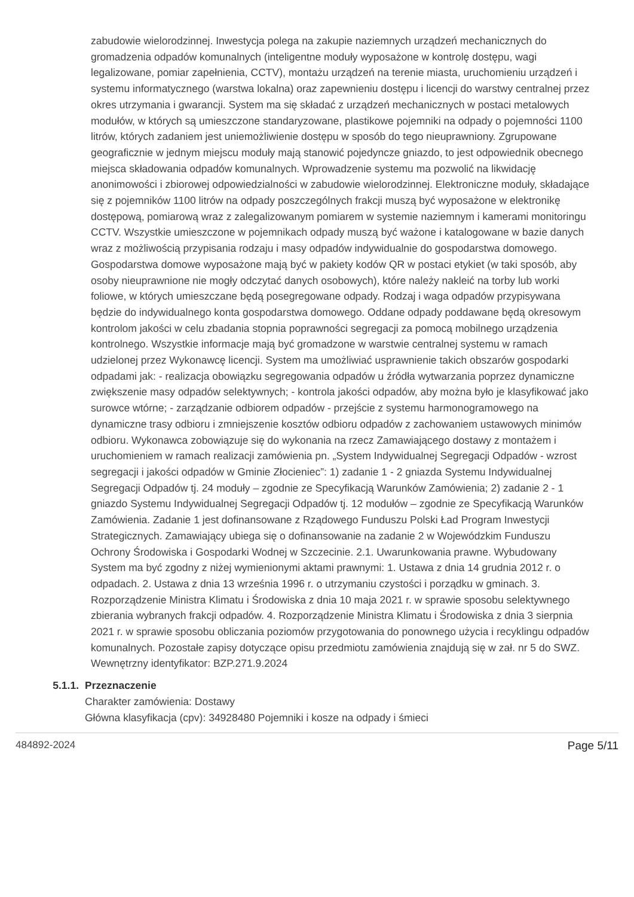zabudowie wielorodzinnej. Inwestycja polega na zakupie naziemnych urządzeń mechanicznych do gromadzenia odpadów komunalnych (inteligentne moduły wyposażone w kontrolę dostępu, wagi legalizowane, pomiar zapełnienia, CCTV), montażu urządzeń na terenie miasta, uruchomieniu urządzeń i systemu informatycznego (warstwa lokalna) oraz zapewnieniu dostępu i licencji do warstwy centralnej przez okres utrzymania i gwarancji. System ma się składać z urządzeń mechanicznych w postaci metalowych modułów, w których są umieszczone standaryzowane, plastikowe pojemniki na odpady o pojemności 1100 litrów, których zadaniem jest uniemożliwienie dostępu w sposób do tego nieuprawniony. Zgrupowane geograficznie w jednym miejscu moduły mają stanowić pojedyncze gniazdo, to jest odpowiednik obecnego miejsca składowania odpadów komunalnych. Wprowadzenie systemu ma pozwolić na likwidację anonimowości i zbiorowej odpowiedzialności w zabudowie wielorodzinnej. Elektroniczne moduły, składające się z pojemników 1100 litrów na odpady poszczególnych frakcji muszą być wyposażone w elektronikę dostępową, pomiarową wraz z zalegalizowanym pomiarem w systemie naziemnym i kamerami monitoringu CCTV. Wszystkie umieszczone w pojemnikach odpady muszą być ważone i katalogowane w bazie danych wraz z możliwością przypisania rodzaju i masy odpadów indywidualnie do gospodarstwa domowego. Gospodarstwa domowe wyposażone mają być w pakiety kodów QR w postaci etykiet (w taki sposób, aby osoby nieuprawnione nie mogły odczytać danych osobowych), które należy nakleić na torby lub worki foliowe, w których umieszczane będą posegregowane odpady. Rodzaj i waga odpadów przypisywana będzie do indywidualnego konta gospodarstwa domowego. Oddane odpady poddawane będą okresowym kontrolom jakości w celu zbadania stopnia poprawności segregacji za pomocą mobilnego urządzenia kontrolnego. Wszystkie informacje mają być gromadzone w warstwie centralnej systemu w ramach udzielonej przez Wykonawcę licencji. System ma umożliwiać usprawnienie takich obszarów gospodarki odpadami jak: - realizacja obowiązku segregowania odpadów u źródła wytwarzania poprzez dynamiczne zwiększenie masy odpadów selektywnych; - kontrola jakości odpadów, aby można było je klasyfikować jako surowce wtórne; - zarządzanie odbiorem odpadów - przejście z systemu harmonogramowego na dynamiczne trasy odbioru i zmniejszenie kosztów odbioru odpadów z zachowaniem ustawowych minimów odbioru. Wykonawca zobowiązuje się do wykonania na rzecz Zamawiającego dostawy z montażem i uruchomieniem w ramach realizacji zamówienia pn. „System Indywidualnej Segregacji Odpadów - wzrost segregacji i jakości odpadów w Gminie Złocieniec”: 1) zadanie 1 - 2 gniazda Systemu Indywidualnej Segregacji Odpadów tj. 24 moduły – zgodnie ze Specyfikacją Warunków Zamówienia; 2) zadanie 2 - 1 gniazdo Systemu Indywidualnej Segregacji Odpadów tj. 12 modułów – zgodnie ze Specyfikacją Warunków Zamówienia. Zadanie 1 jest dofinansowane z Rządowego Funduszu Polski Ład Program Inwestycji Strategicznych. Zamawiający ubiega się o dofinansowanie na zadanie 2 w Wojewódzkim Funduszu Ochrony Środowiska i Gospodarki Wodnej w Szczecinie. 2.1. Uwarunkowania prawne. Wybudowany System ma być zgodny z niżej wymienionymi aktami prawnymi: 1. Ustawa z dnia 14 grudnia 2012 r. o odpadach. 2. Ustawa z dnia 13 września 1996 r. o utrzymaniu czystości i porządku w gminach. 3. Rozporządzenie Ministra Klimatu i Środowiska z dnia 10 maja 2021 r. w sprawie sposobu selektywnego zbierania wybranych frakcji odpadów. 4. Rozporządzenie Ministra Klimatu i Środowiska z dnia 3 sierpnia 2021 r. w sprawie sposobu obliczania poziomów przygotowania do ponownego użycia i recyklingu odpadów komunalnych. Pozostałe zapisy dotyczące opisu przedmiotu zamówienia znajdują się w zał. nr 5 do SWZ.
Wewnętrzny identyfikator: BZP.271.9.2024
5.1.1. Przeznaczenie
Charakter zamówienia: Dostawy
Główna klasyfikacja (cpv): 34928480 Pojemniki i kosze na odpady i śmieci
484892-2024 Page 5/11